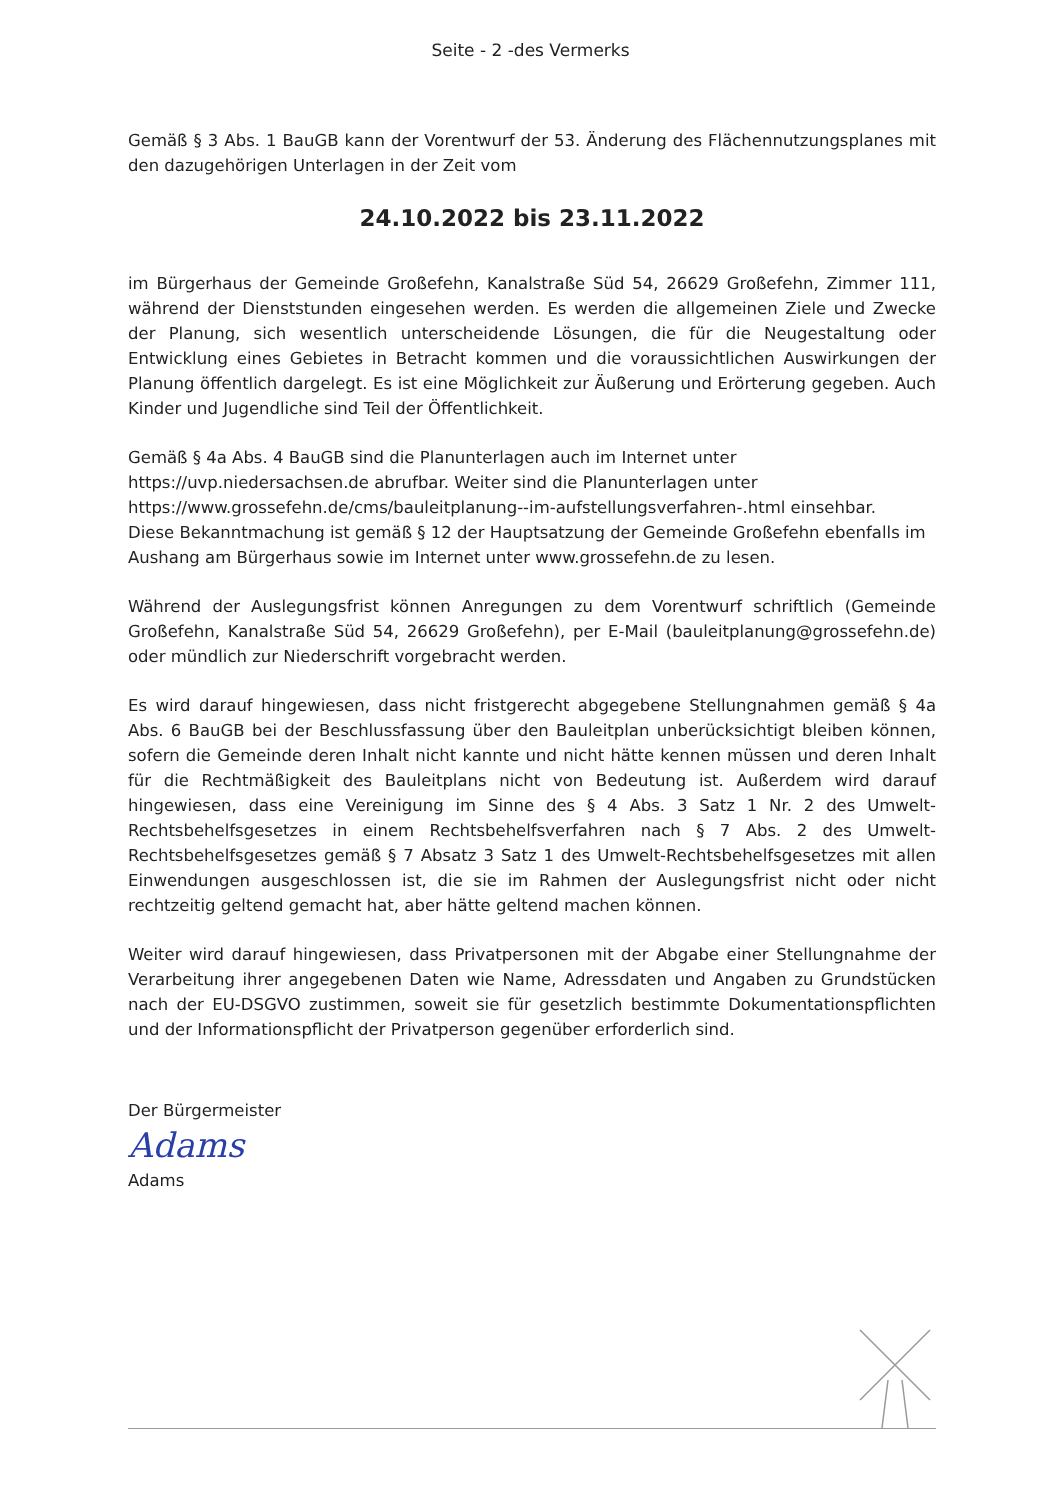Seite - 2 -des Vermerks
Gemäß § 3 Abs. 1 BauGB kann der Vorentwurf der 53. Änderung des Flächennutzungsplanes mit den dazugehörigen Unterlagen in der Zeit vom
24.10.2022 bis 23.11.2022
im Bürgerhaus der Gemeinde Großefehn, Kanalstraße Süd 54, 26629 Großefehn, Zimmer 111, während der Dienststunden eingesehen werden. Es werden die allgemeinen Ziele und Zwecke der Planung, sich wesentlich unterscheidende Lösungen, die für die Neugestaltung oder Entwicklung eines Gebietes in Betracht kommen und die voraussichtlichen Auswirkungen der Planung öffentlich dargelegt. Es ist eine Möglichkeit zur Äußerung und Erörterung gegeben. Auch Kinder und Jugendliche sind Teil der Öffentlichkeit.
Gemäß § 4a Abs. 4 BauGB sind die Planunterlagen auch im Internet unter
https://uvp.niedersachsen.de abrufbar. Weiter sind die Planunterlagen unter
https://www.grossefehn.de/cms/bauleitplanung--im-aufstellungsverfahren-.html einsehbar.
Diese Bekanntmachung ist gemäß § 12 der Hauptsatzung der Gemeinde Großefehn ebenfalls im Aushang am Bürgerhaus sowie im Internet unter www.grossefehn.de zu lesen.
Während der Auslegungsfrist können Anregungen zu dem Vorentwurf schriftlich (Gemeinde Großefehn, Kanalstraße Süd 54, 26629 Großefehn), per E-Mail (bauleitplanung@grossefehn.de) oder mündlich zur Niederschrift vorgebracht werden.
Es wird darauf hingewiesen, dass nicht fristgerecht abgegebene Stellungnahmen gemäß § 4a Abs. 6 BauGB bei der Beschlussfassung über den Bauleitplan unberücksichtigt bleiben können, sofern die Gemeinde deren Inhalt nicht kannte und nicht hätte kennen müssen und deren Inhalt für die Rechtmäßigkeit des Bauleitplans nicht von Bedeutung ist. Außerdem wird darauf hingewiesen, dass eine Vereinigung im Sinne des § 4 Abs. 3 Satz 1 Nr. 2 des Umwelt-Rechtsbehelfsgesetzes in einem Rechtsbehelfsverfahren nach § 7 Abs. 2 des Umwelt-Rechtsbehelfsgesetzes gemäß § 7 Absatz 3 Satz 1 des Umwelt-Rechtsbehelfsgesetzes mit allen Einwendungen ausgeschlossen ist, die sie im Rahmen der Auslegungsfrist nicht oder nicht rechtzeitig geltend gemacht hat, aber hätte geltend machen können.
Weiter wird darauf hingewiesen, dass Privatpersonen mit der Abgabe einer Stellungnahme der Verarbeitung ihrer angegebenen Daten wie Name, Adressdaten und Angaben zu Grundstücken nach der EU-DSGVO zustimmen, soweit sie für gesetzlich bestimmte Dokumentationspflichten und der Informationspflicht der Privatperson gegenüber erforderlich sind.
Der Bürgermeister
Adams
Adams